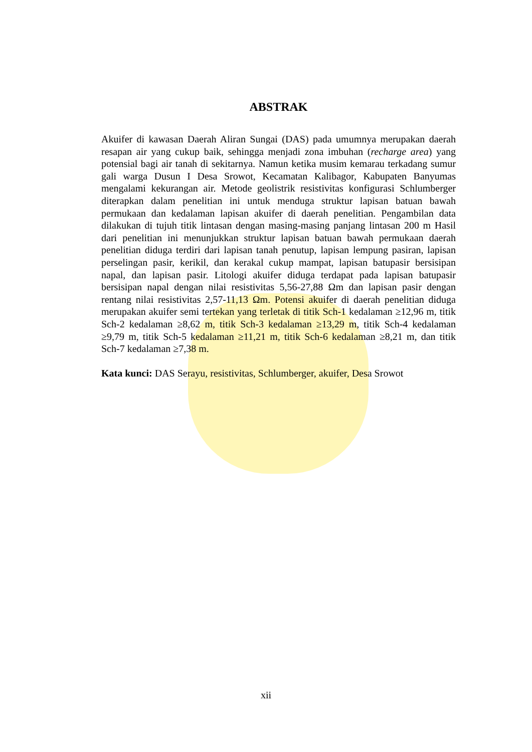ABSTRAK
Akuifer di kawasan Daerah Aliran Sungai (DAS) pada umumnya merupakan daerah resapan air yang cukup baik, sehingga menjadi zona imbuhan (recharge area) yang potensial bagi air tanah di sekitarnya. Namun ketika musim kemarau terkadang sumur gali warga Dusun I Desa Srowot, Kecamatan Kalibagor, Kabupaten Banyumas mengalami kekurangan air. Metode geolistrik resistivitas konfigurasi Schlumberger diterapkan dalam penelitian ini untuk menduga struktur lapisan batuan bawah permukaan dan kedalaman lapisan akuifer di daerah penelitian. Pengambilan data dilakukan di tujuh titik lintasan dengan masing-masing panjang lintasan 200 m Hasil dari penelitian ini menunjukkan struktur lapisan batuan bawah permukaan daerah penelitian diduga terdiri dari lapisan tanah penutup, lapisan lempung pasiran, lapisan perselingan pasir, kerikil, dan kerakal cukup mampat, lapisan batupasir bersisipan napal, dan lapisan pasir. Litologi akuifer diduga terdapat pada lapisan batupasir bersisipan napal dengan nilai resistivitas 5,56-27,88 Ωm dan lapisan pasir dengan rentang nilai resistivitas 2,57-11,13 Ωm. Potensi akuifer di daerah penelitian diduga merupakan akuifer semi tertekan yang terletak di titik Sch-1 kedalaman ≥12,96 m, titik Sch-2 kedalaman ≥8,62 m, titik Sch-3 kedalaman ≥13,29 m, titik Sch-4 kedalaman ≥9,79 m, titik Sch-5 kedalaman ≥11,21 m, titik Sch-6 kedalaman ≥8,21 m, dan titik Sch-7 kedalaman ≥7,38 m.
Kata kunci: DAS Serayu, resistivitas, Schlumberger, akuifer, Desa Srowot
xii